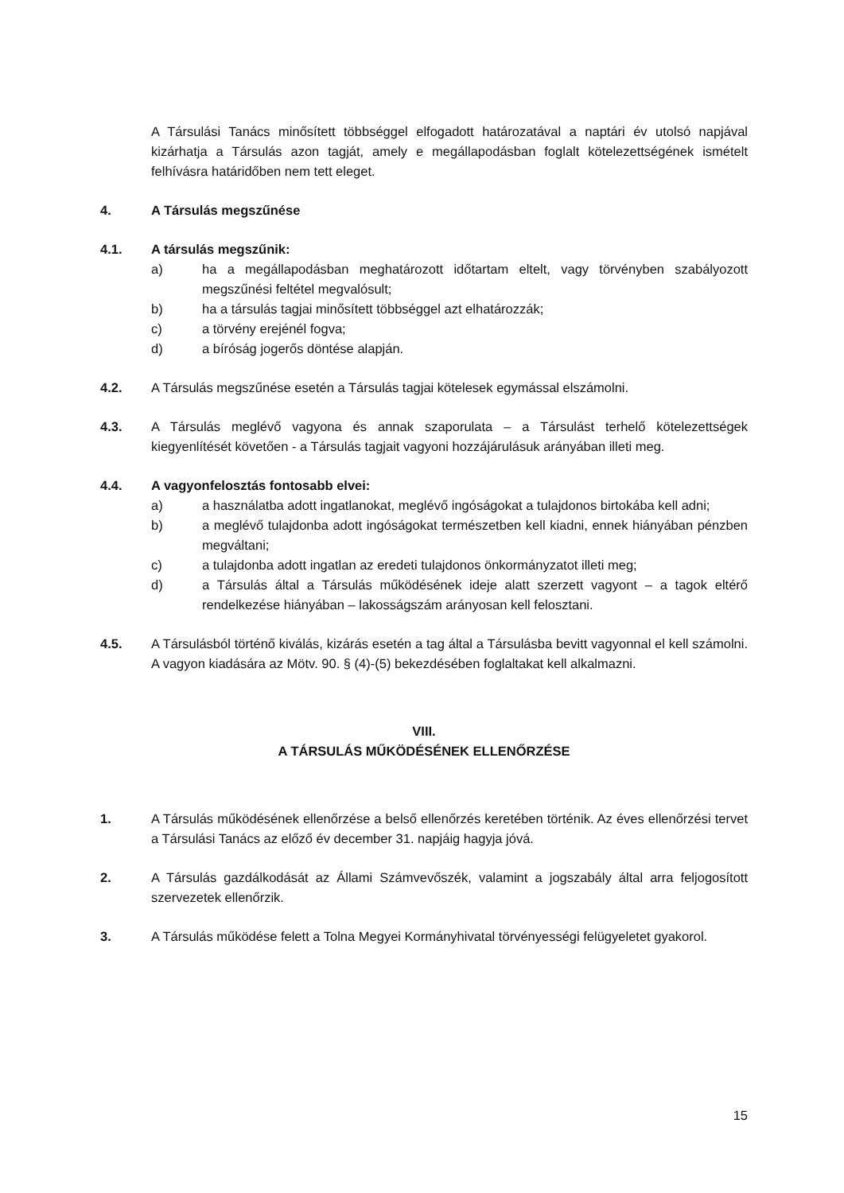A Társulási Tanács minősített többséggel elfogadott határozatával a naptári év utolsó napjával kizárhatja a Társulás azon tagját, amely e megállapodásban foglalt kötelezettségének ismételt felhívásra határidőben nem tett eleget.
4. A Társulás megszűnése
4.1. A társulás megszűnik:
a) ha a megállapodásban meghatározott időtartam eltelt, vagy törvényben szabályozott megszűnési feltétel megvalósult;
b) ha a társulás tagjai minősített többséggel azt elhatározzák;
c) a törvény erejénél fogva;
d) a bíróság jogerős döntése alapján.
4.2. A Társulás megszűnése esetén a Társulás tagjai kötelesek egymással elszámolni.
4.3. A Társulás meglévő vagyona és annak szaporulata – a Társulást terhelő kötelezettségek kiegyenlítését követően - a Társulás tagjait vagyoni hozzájárulásuk arányában illeti meg.
4.4. A vagyonfelosztás fontosabb elvei:
a) a használatba adott ingatlanokat, meglévő ingóságokat a tulajdonos birtokába kell adni;
b) a meglévő tulajdonba adott ingóságokat természetben kell kiadni, ennek hiányában pénzben megváltani;
c) a tulajdonba adott ingatlan az eredeti tulajdonos önkormányzatot illeti meg;
d) a Társulás által a Társulás működésének ideje alatt szerzett vagyont – a tagok eltérő rendelkezése hiányában – lakosságszám arányosan kell felosztani.
4.5. A Társulásból történő kiválás, kizárás esetén a tag által a Társulásba bevitt vagyonnal el kell számolni. A vagyon kiadására az Mötv. 90. § (4)-(5) bekezdésében foglaltakat kell alkalmazni.
VIII.
A TÁRSULÁS MŰKÖDÉSÉNEK ELLENŐRZÉSE
1. A Társulás működésének ellenőrzése a belső ellenőrzés keretében történik. Az éves ellenőrzési tervet a Társulási Tanács az előző év december 31. napjáig hagyja jóvá.
2. A Társulás gazdálkodását az Állami Számvevőszék, valamint a jogszabály által arra feljogosított szervezetek ellenőrzik.
3. A Társulás működése felett a Tolna Megyei Kormányhivatal törvényességi felügyeletet gyakorol.
15